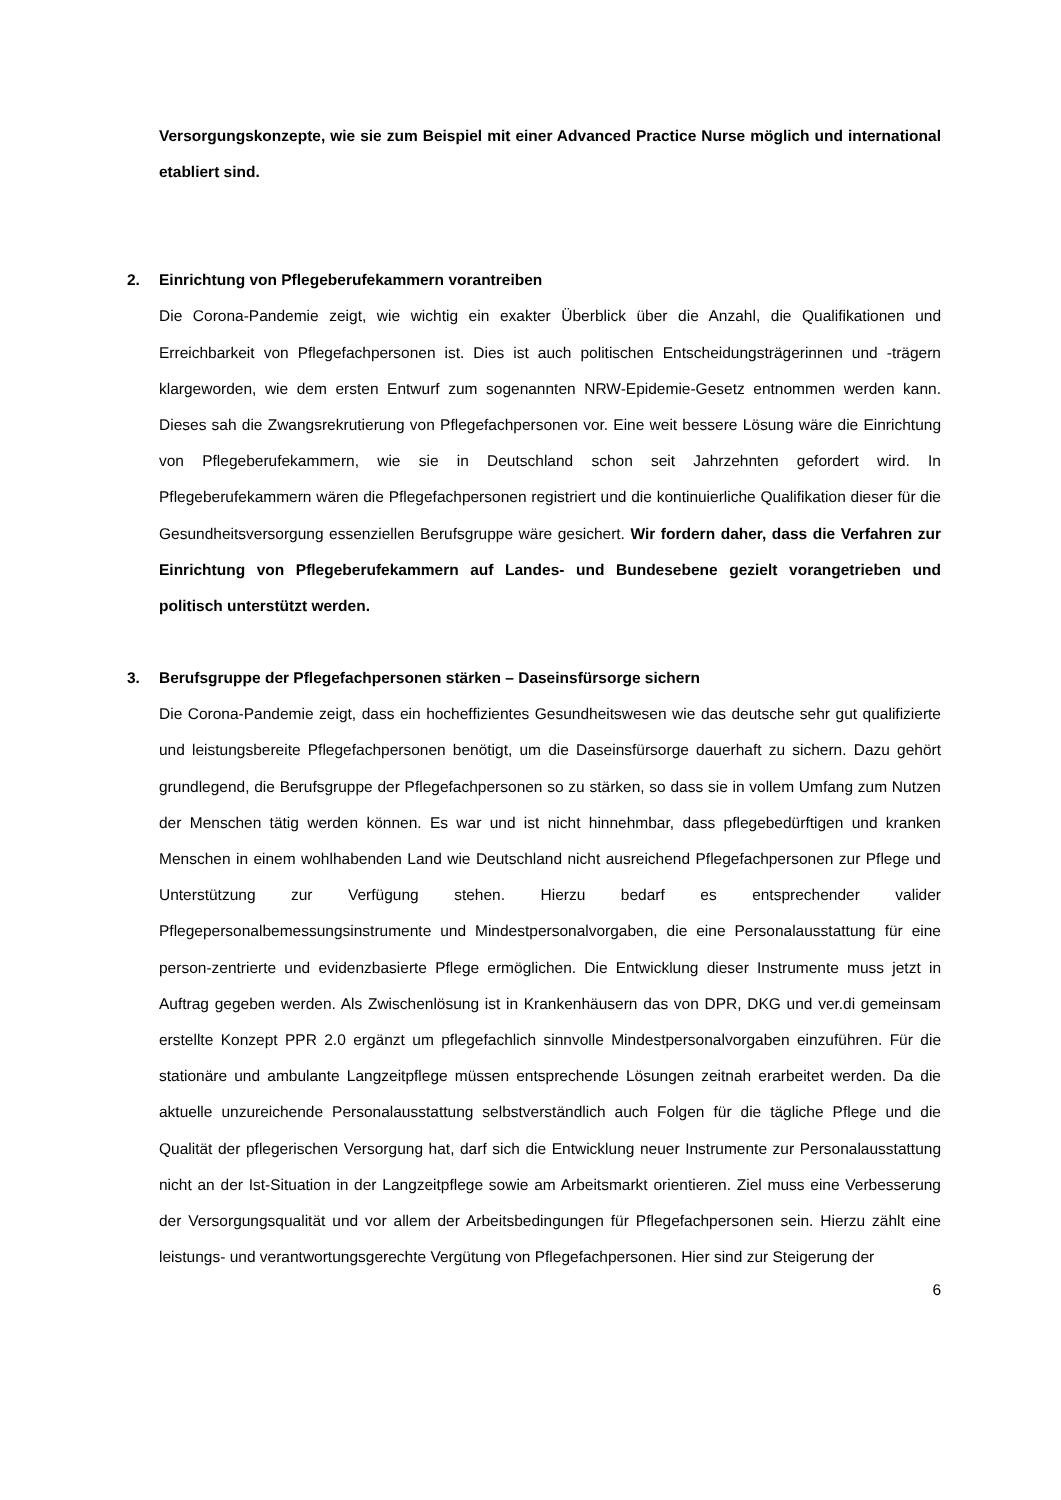Versorgungskonzepte, wie sie zum Beispiel mit einer Advanced Practice Nurse möglich und international etabliert sind.
2. Einrichtung von Pflegeberufekammern vorantreiben
Die Corona-Pandemie zeigt, wie wichtig ein exakter Überblick über die Anzahl, die Qualifikationen und Erreichbarkeit von Pflegefachpersonen ist. Dies ist auch politischen Entscheidungsträgerinnen und -trägern klargeworden, wie dem ersten Entwurf zum sogenannten NRW-Epidemie-Gesetz entnommen werden kann. Dieses sah die Zwangsrekrutierung von Pflegefachpersonen vor. Eine weit bessere Lösung wäre die Einrichtung von Pflegeberufekammern, wie sie in Deutschland schon seit Jahrzehnten gefordert wird. In Pflegeberufekammern wären die Pflegefachpersonen registriert und die kontinuierliche Qualifikation dieser für die Gesundheitsversorgung essenziellen Berufsgruppe wäre gesichert. Wir fordern daher, dass die Verfahren zur Einrichtung von Pflegeberufekammern auf Landes- und Bundesebene gezielt vorangetrieben und politisch unterstützt werden.
3. Berufsgruppe der Pflegefachpersonen stärken – Daseinsfürsorge sichern
Die Corona-Pandemie zeigt, dass ein hocheffizientes Gesundheitswesen wie das deutsche sehr gut qualifizierte und leistungsbereite Pflegefachpersonen benötigt, um die Daseinsfürsorge dauerhaft zu sichern. Dazu gehört grundlegend, die Berufsgruppe der Pflegefachpersonen so zu stärken, so dass sie in vollem Umfang zum Nutzen der Menschen tätig werden können. Es war und ist nicht hinnehmbar, dass pflegebedürftigen und kranken Menschen in einem wohlhabenden Land wie Deutschland nicht ausreichend Pflegefachpersonen zur Pflege und Unterstützung zur Verfügung stehen. Hierzu bedarf es entsprechender valider Pflegepersonalbemessungsinstrumente und Mindestpersonalvorgaben, die eine Personalausstattung für eine person-zentrierte und evidenzbasierte Pflege ermöglichen. Die Entwicklung dieser Instrumente muss jetzt in Auftrag gegeben werden. Als Zwischenlösung ist in Krankenhäusern das von DPR, DKG und ver.di gemeinsam erstellte Konzept PPR 2.0 ergänzt um pflegefachlich sinnvolle Mindestpersonalvorgaben einzuführen. Für die stationäre und ambulante Langzeitpflege müssen entsprechende Lösungen zeitnah erarbeitet werden. Da die aktuelle unzureichende Personalausstattung selbstverständlich auch Folgen für die tägliche Pflege und die Qualität der pflegerischen Versorgung hat, darf sich die Entwicklung neuer Instrumente zur Personalausstattung nicht an der Ist-Situation in der Langzeitpflege sowie am Arbeitsmarkt orientieren. Ziel muss eine Verbesserung der Versorgungsqualität und vor allem der Arbeitsbedingungen für Pflegefachpersonen sein. Hierzu zählt eine leistungs- und verantwortungsgerechte Vergütung von Pflegefachpersonen. Hier sind zur Steigerung der
6